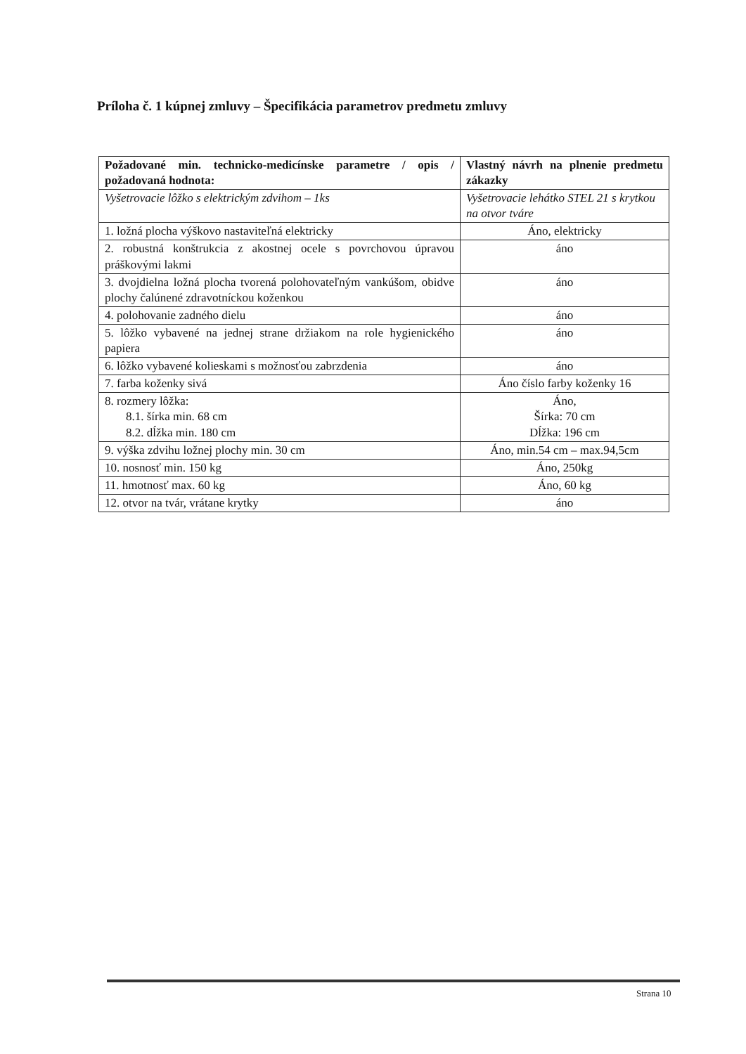Príloha č. 1 kúpnej zmluvy – Špecifikácia parametrov predmetu zmluvy
| Požadované min. technicko-medicínske parametre / opis / požadovaná hodnota: | Vlastný návrh na plnenie predmetu zákazky |
| Vyšetrovacie lôžko s elektrickým zdvihom – 1ks | Vyšetrovacie lehátko STEL 21 s krytkou na otvor tváre |
| 1. ložná plocha výškovo nastaviteľná elektricky | Áno, elektricky |
| 2. robustná konštrukcia z akostnej ocele s povrchovou úpravou práškovými lakmi | áno |
| 3. dvojdielna ložná plocha tvorená polohovateľným vankúšom, obidve plochy čalúnené zdravotníckou koženkou | áno |
| 4. polohovanie zadného dielu | áno |
| 5. lôžko vybavené na jednej strane držiakom na role hygienického papiera | áno |
| 6. lôžko vybavené kolieskami s možnosťou zabrzdenia | áno |
| 7. farba koženky sivá | Áno číslo farby koženky 16 |
| 8. rozmery lôžka: 8.1. šírka min. 68 cm 8.2. dĺžka min. 180 cm | Áno, Šírka: 70 cm Dĺžka: 196 cm |
| 9. výška zdvihu ložnej plochy min. 30 cm | Áno, min.54 cm – max.94,5cm |
| 10. nosnosť min. 150 kg | Áno, 250kg |
| 11. hmotnosť max. 60 kg | Áno, 60 kg |
| 12. otvor na tvár, vrátane krytky | áno |
Strana 10